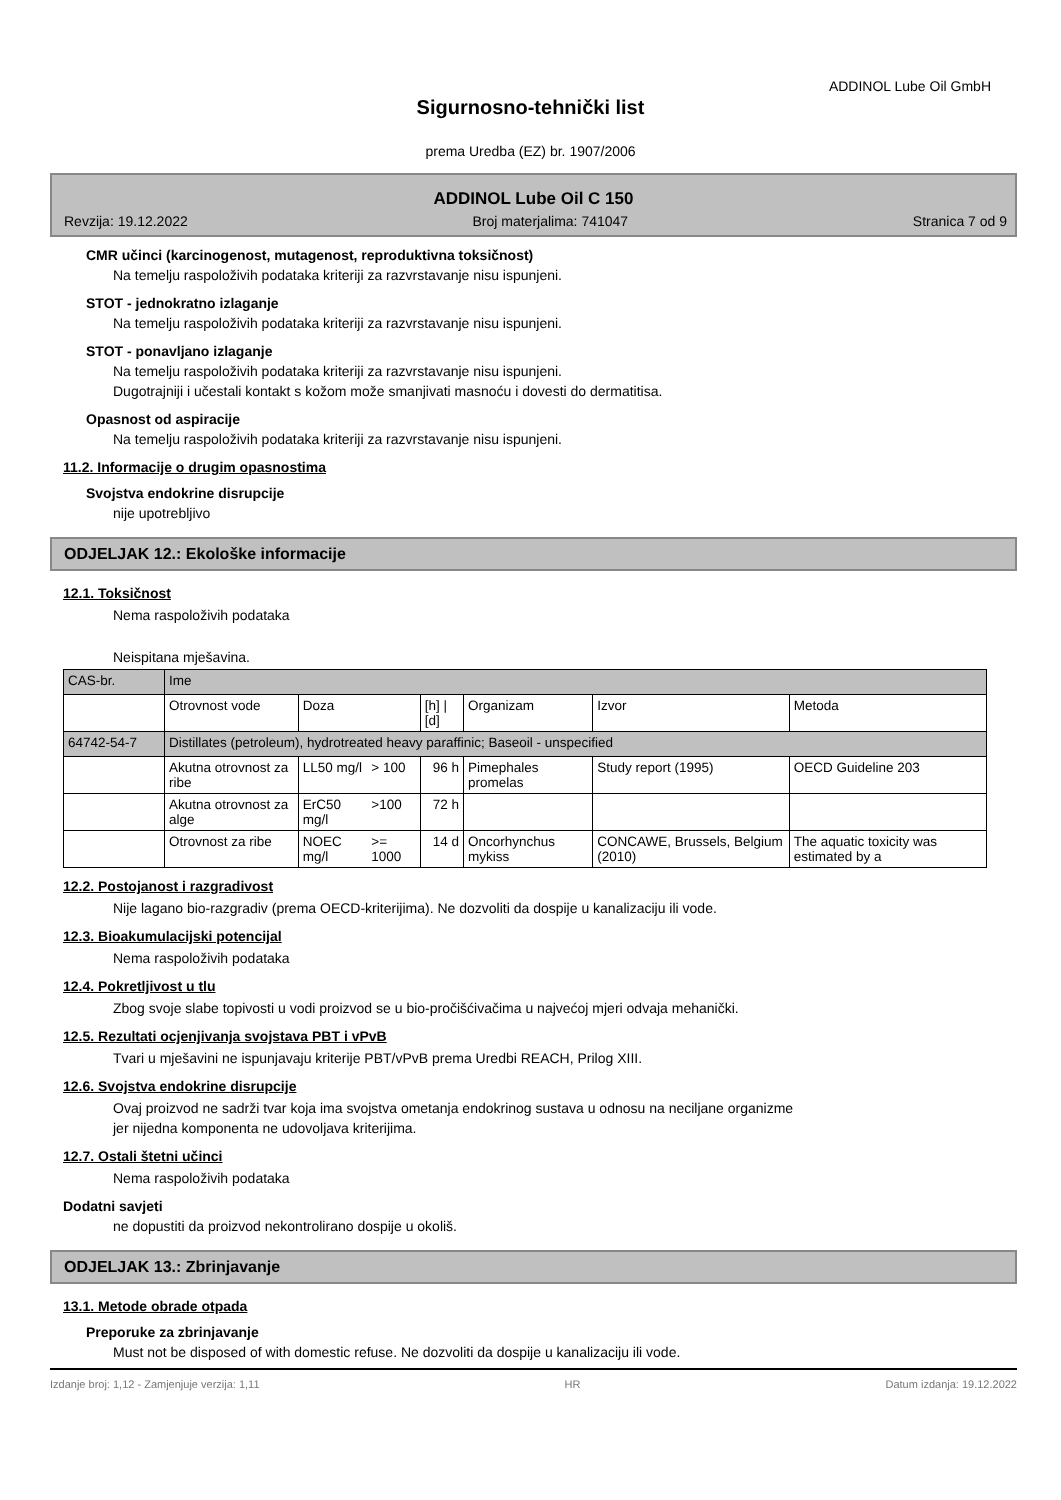ADDINOL Lube Oil GmbH
Sigurnosno-tehnički list
prema Uredba (EZ) br. 1907/2006
ADDINOL Lube Oil C 150
Revzija: 19.12.2022 Broj materjalima: 741047 Stranica 7 od 9
CMR učinci (karcinogenost, mutagenost, reproduktivna toksičnost)
Na temelju raspoloživih podataka kriteriji za razvrstavanje nisu ispunjeni.
STOT - jednokratno izlaganje
Na temelju raspoloživih podataka kriteriji za razvrstavanje nisu ispunjeni.
STOT - ponavljano izlaganje
Na temelju raspoloživih podataka kriteriji za razvrstavanje nisu ispunjeni.
Dugotrajniji i učestali kontakt s kožom može smanjivati masnoću i dovesti do dermatitisa.
Opasnost od aspiracije
Na temelju raspoloživih podataka kriteriji za razvrstavanje nisu ispunjeni.
11.2. Informacije o drugim opasnostima
Svojstva endokrine disrupcije
nije upotrebljivo
ODJELJAK 12.: Ekološke informacije
12.1. Toksičnost
Nema raspoloživih podataka
Neispitana mješavina.
| CAS-br. | Ime | | | | | | |
| | Otrovnost vode | Doza | | [h] / [d] | Organizam | Izvor | Metoda |
| 64742-54-7 | Distillates (petroleum), hydrotreated heavy paraffinic; Baseoil - unspecified | | | | | | |
| | Akutna otrovnost za ribe | LL50 mg/l | > 100 | 96 h | Pimephales promelas | Study report (1995) | OECD Guideline 203 |
| | Akutna otrovnost za alge | ErC50 mg/l | >100 | 72 h | | | |
| | Otrovnost za ribe | NOEC mg/l | >= 1000 | 14 d | Oncorhynchus mykiss | CONCAWE, Brussels, Belgium (2010) | The aquatic toxicity was estimated by a |
12.2. Postojanost i razgradivost
Nije lagano bio-razgradiv (prema OECD-kriterijima). Ne dozvoliti da dospije u kanalizaciju ili vode.
12.3. Bioakumulacijski potencijal
Nema raspoloživih podataka
12.4. Pokretljivost u tlu
Zbog svoje slabe topivosti u vodi proizvod se u bio-pročišćivačima u najvećoj mjeri odvaja mehanički.
12.5. Rezultati ocjenjivanja svojstava PBT i vPvB
Tvari u mješavini ne ispunjavaju kriterije PBT/vPvB prema Uredbi REACH, Prilog XIII.
12.6. Svojstva endokrine disrupcije
Ovaj proizvod ne sadrži tvar koja ima svojstva ometanja endokrinog sustava u odnosu na neciljane organizme
jer nijedna komponenta ne udovoljava kriterijima.
12.7. Ostali štetni učinci
Nema raspoloživih podataka
Dodatni savjeti
ne dopustiti da proizvod nekontrolirano dospije u okoliš.
ODJELJAK 13.: Zbrinjavanje
13.1. Metode obrade otpada
Preporuke za zbrinjavanje
Must not be disposed of with domestic refuse. Ne dozvoliti da dospije u kanalizaciju ili vode.
Izdanje broj: 1,12 - Zamjenjuje verzija: 1,11 HR Datum izdanja: 19.12.2022